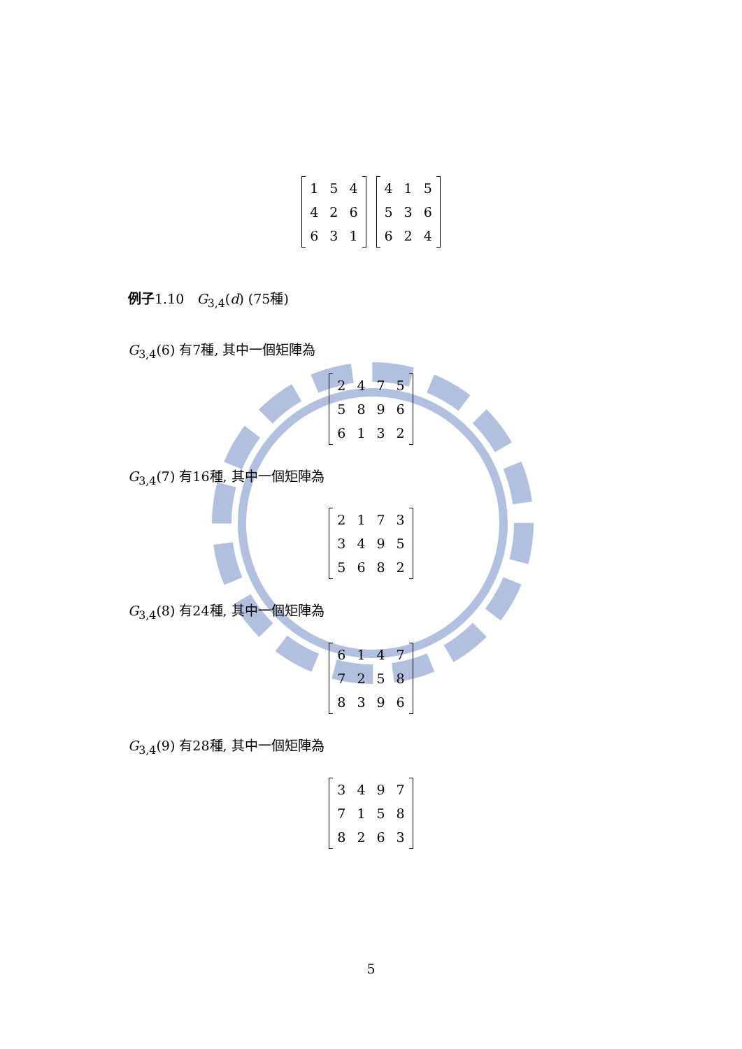| 1 | 5 | 4 |
| 4 | 2 | 6 |
| 6 | 3 | 1 |
| 4 | 1 | 5 |
| 5 | 3 | 6 |
| 6 | 2 | 4 |
例子1.10 G<sub>3,4</sub>(d) (75種)
G<sub>3,4</sub>(6) 有7種, 其中一個矩陣為
| 2 | 4 | 7 | 5 |
| 5 | 8 | 9 | 6 |
| 6 | 1 | 3 | 2 |
G<sub>3,4</sub>(7) 有16種, 其中一個矩陣為
| 2 | 1 | 7 | 3 |
| 3 | 4 | 9 | 5 |
| 5 | 6 | 8 | 2 |
G<sub>3,4</sub>(8) 有24種, 其中一個矩陣為
| 6 | 1 | 4 | 7 |
| 7 | 2 | 5 | 8 |
| 8 | 3 | 9 | 6 |
G<sub>3,4</sub>(9) 有28種, 其中一個矩陣為
| 3 | 4 | 9 | 7 |
| 7 | 1 | 5 | 8 |
| 8 | 2 | 6 | 3 |
5